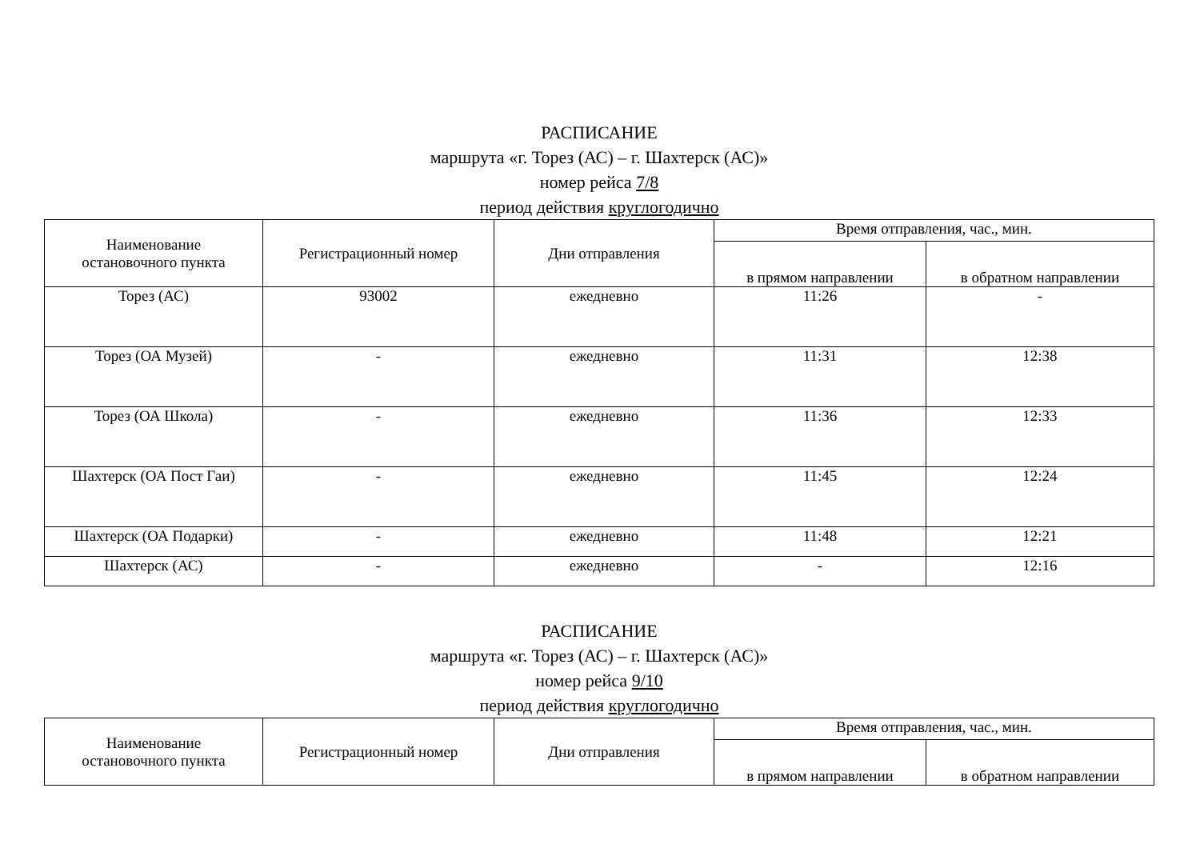РАСПИСАНИЕ
маршрута «г. Торез (АС) – г. Шахтерск (АС)»
номер рейса 7/8
период действия круглогодично
| Наименование остановочного пункта | Регистрационный номер | Дни отправления | Время отправления, час., мин. | |
| --- | --- | --- | --- | --- |
| | | | в прямом направлении | в обратном направлении |
| Торез (АС) | 93002 | ежедневно | 11:26 | - |
| Торез (ОА Музей) | - | ежедневно | 11:31 | 12:38 |
| Торез (ОА Школа) | - | ежедневно | 11:36 | 12:33 |
| Шахтерск (ОА Пост Гаи) | - | ежедневно | 11:45 | 12:24 |
| Шахтерск (ОА Подарки) | - | ежедневно | 11:48 | 12:21 |
| Шахтерск (АС) | - | ежедневно | - | 12:16 |
РАСПИСАНИЕ
маршрута «г. Торез (АС) – г. Шахтерск (АС)»
номер рейса 9/10
период действия круглогодично
| Наименование остановочного пункта | Регистрационный номер | Дни отправления | Время отправления, час., мин. | |
| --- | --- | --- | --- | --- |
| | | | в прямом направлении | в обратном направлении |